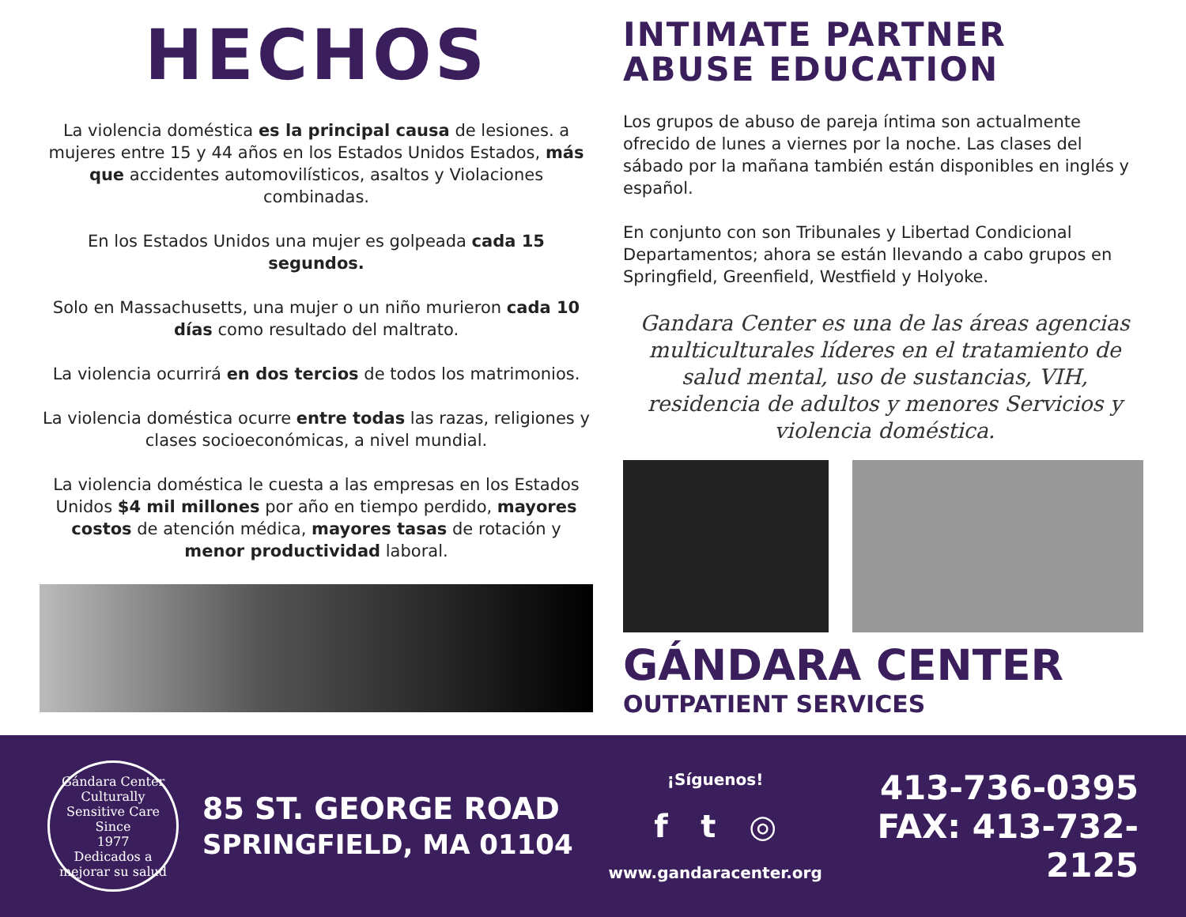HECHOS
La violencia doméstica es la principal causa de lesiones. a mujeres entre 15 y 44 años en los Estados Unidos Estados, más que accidentes automovilísticos, asaltos y Violaciones combinadas.
En los Estados Unidos una mujer es golpeada cada 15 segundos.
Solo en Massachusetts, una mujer o un niño murieron cada 10 días como resultado del maltrato.
La violencia ocurrirá en dos tercios de todos los matrimonios.
La violencia doméstica ocurre entre todas las razas, religiones y clases socioeconómicas, a nivel mundial.
La violencia doméstica le cuesta a las empresas en los Estados Unidos $4 mil millones por año en tiempo perdido, mayores costos de atención médica, mayores tasas de rotación y menor productividad laboral.
INTIMATE PARTNER
ABUSE EDUCATION
Los grupos de abuso de pareja íntima son actualmente ofrecido de lunes a viernes por la noche. Las clases del sábado por la mañana también están disponibles en inglés y español.
En conjunto con son Tribunales y Libertad Condicional Departamentos; ahora se están llevando a cabo grupos en Springfield, Greenfield, Westfield y Holyoke.
Gandara Center es una de las áreas agencias multiculturales líderes en el tratamiento de salud mental, uso de sustancias, VIH, residencia de adultos y menores Servicios y violencia doméstica.
GÁNDARA CENTER
OUTPATIENT SERVICES
Gándara Center
Culturally Sensitive Care
Since
1977
Dedicados a mejorar su salud
85 ST. GEORGE ROAD
SPRINGFIELD, MA 01104
¡Síguenos!
f t ◎
www.gandaracenter.org
413-736-0395
FAX: 413-732-2125